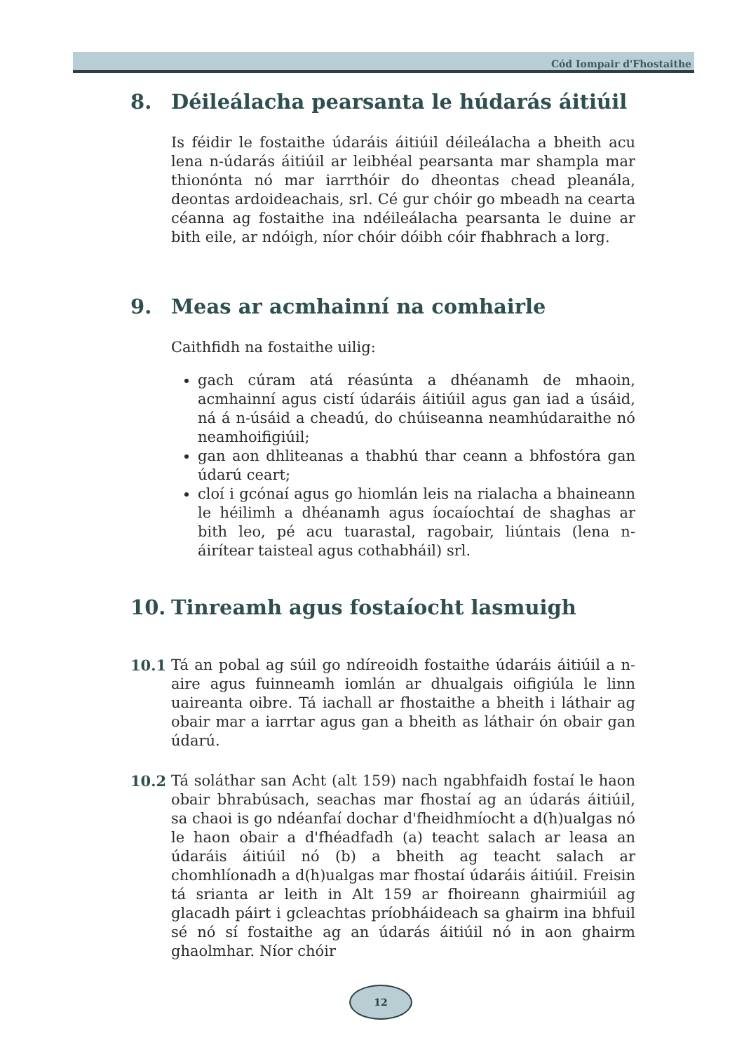Cód Iompair d'Fhostaithe
8. Déileálacha pearsanta le húdarás áitiúil
Is féidir le fostaithe údaráis áitiúil déileálacha a bheith acu lena n-údarás áitiúil ar leibhéal pearsanta mar shampla mar thionónta nó mar iarrthóir do dheontas chead pleanála, deontas ardoideachais, srl. Cé gur chóir go mbeadh na cearta céanna ag fostaithe ina ndéileálacha pearsanta le duine ar bith eile, ar ndóigh, níor chóir dóibh cóir fhabhrach a lorg.
9. Meas ar acmhainní na comhairle
Caithfidh na fostaithe uilig:
gach cúram atá réasúnta a dhéanamh de mhaoin, acmhainní agus cistí údaráis áitiúil agus gan iad a úsáid, ná á n-úsáid a cheadú, do chúiseanna neamhúdaraithe nó neamhoifigiúil;
gan aon dhliteanas a thabhú thar ceann a bhfostóra gan údarú ceart;
cloí i gcónaí agus go hiomlán leis na rialacha a bhaineann le héilimh a dhéanamh agus íocaíochtaí de shaghas ar bith leo, pé acu tuarastal, ragobair, liúntais (lena n-áirítear taisteal agus cothabháil) srl.
10. Tinreamh agus fostaíocht lasmuigh
10.1 Tá an pobal ag súil go ndíreoidh fostaithe údaráis áitiúil a n-aire agus fuinneamh iomlán ar dhualgais oifigiúla le linn uaireanta oibre. Tá iachall ar fhostaithe a bheith i láthair ag obair mar a iarrtar agus gan a bheith as láthair ón obair gan údarú.
10.2 Tá soláthar san Acht (alt 159) nach ngabhfaidh fostaí le haon obair bhrabúsach, seachas mar fhostaí ag an údarás áitiúil, sa chaoi is go ndéanfaí dochar d'fheidhmíocht a d(h)ualgas nó le haon obair a d'fhéadfadh (a) teacht salach ar leasa an údaráis áitiúil nó (b) a bheith ag teacht salach ar chomhlíonadh a d(h)ualgas mar fhostaí údaráis áitiúil. Freisin tá srianta ar leith in Alt 159 ar fhoireann ghairmiúil ag glacadh páirt i gcleachtas príobháideach sa ghairm ina bhfuil sé nó sí fostaithe ag an údarás áitiúil nó in aon ghairm ghaolmhar. Níor chóir
12